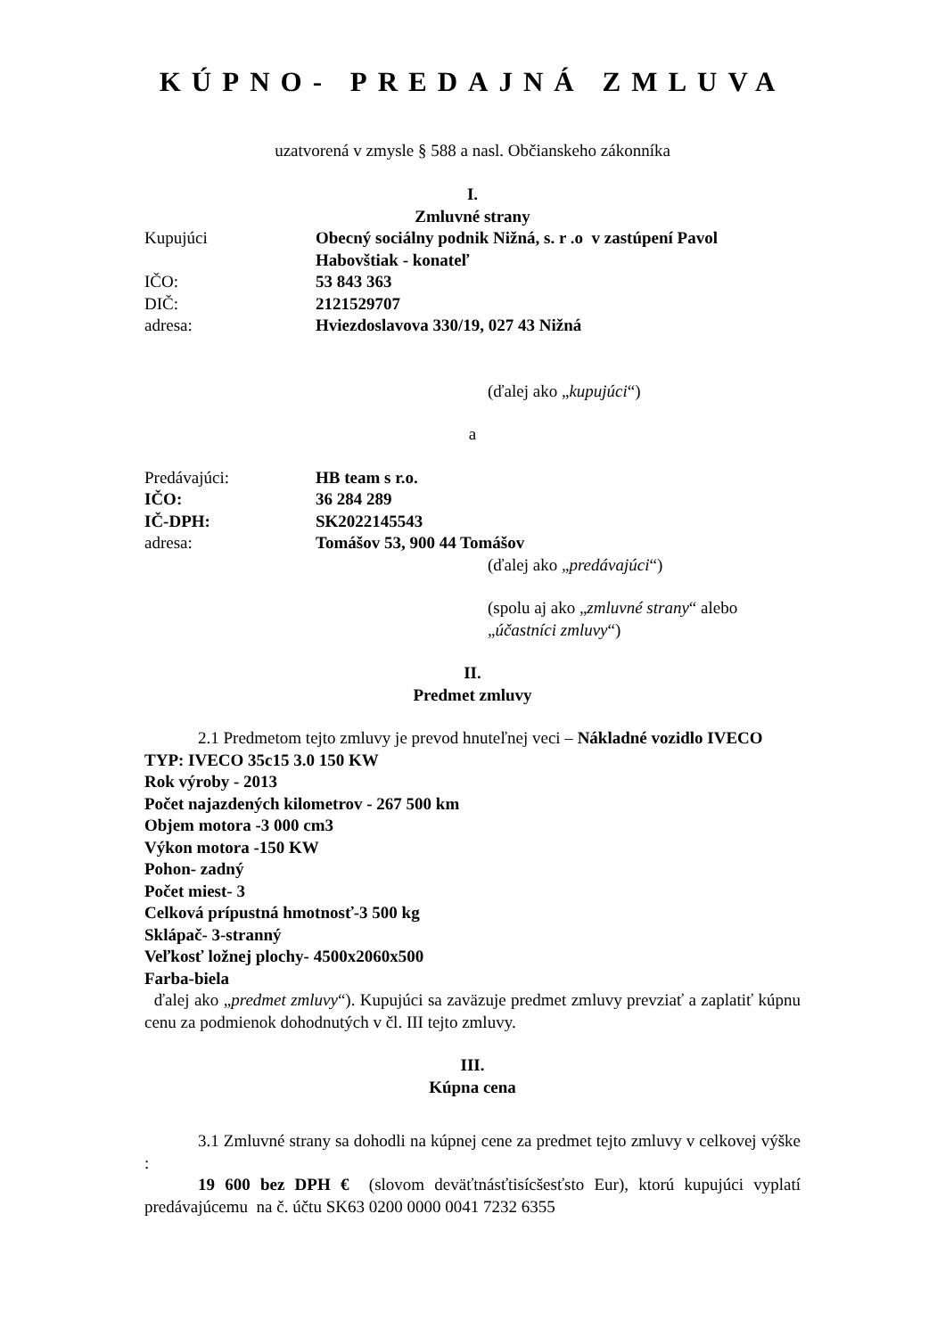KÚPNO- PREDAJNÁ ZMLUVA
uzatvorená v zmysle § 588 a nasl. Občianskeho zákonníka
I.
Zmluvné strany
Kupujúci Obecný sociálny podnik Nižná, s. r .o v zastúpení Pavol Habovštiak - konateľ
IČO: 53 843 363
DIČ: 2121529707
adresa: Hviezdoslavova 330/19, 027 43 Nižná
(ďalej ako „kupujúci“)
a
Predávajúci: HB team s r.o.
IČO: 36 284 289
IČ-DPH: SK2022145543
adresa: Tomášov 53, 900 44 Tomášov
(ďalej ako „predávajúci“)
(spolu aj ako „zmluvné strany“ alebo
„účastníci zmluvy“)
II.
Predmet zmluvy
2.1 Predmetom tejto zmluvy je prevod hnuteľnej veci – Nákladné vozidlo IVECO
TYP: IVECO 35c15 3.0 150 KW
Rok výroby - 2013
Počet najazdených kilometrov - 267 500 km
Objem motora -3 000 cm3
Výkon motora -150 KW
Pohon- zadný
Počet miest- 3
Celková prípustná hmotnosť-3 500 kg
Sklápač- 3-stranný
Veľkosť ložnej plochy- 4500x2060x500
Farba-biela
ďalej ako „predmet zmluvy“). Kupujúci sa zaväzuje predmet zmluvy prevziať a zaplatiť kúpnu cenu za podmienok dohodnutých v čl. III tejto zmluvy.
III.
Kúpna cena
3.1 Zmluvné strany sa dohodli na kúpnej cene za predmet tejto zmluvy v celkovej výške :
19 600 bez DPH € (slovom deväťtnásťtisícšesťsto Eur), ktorú kupujúci vyplatí predávajúcemu na č. účtu SK63 0200 0000 0041 7232 6355